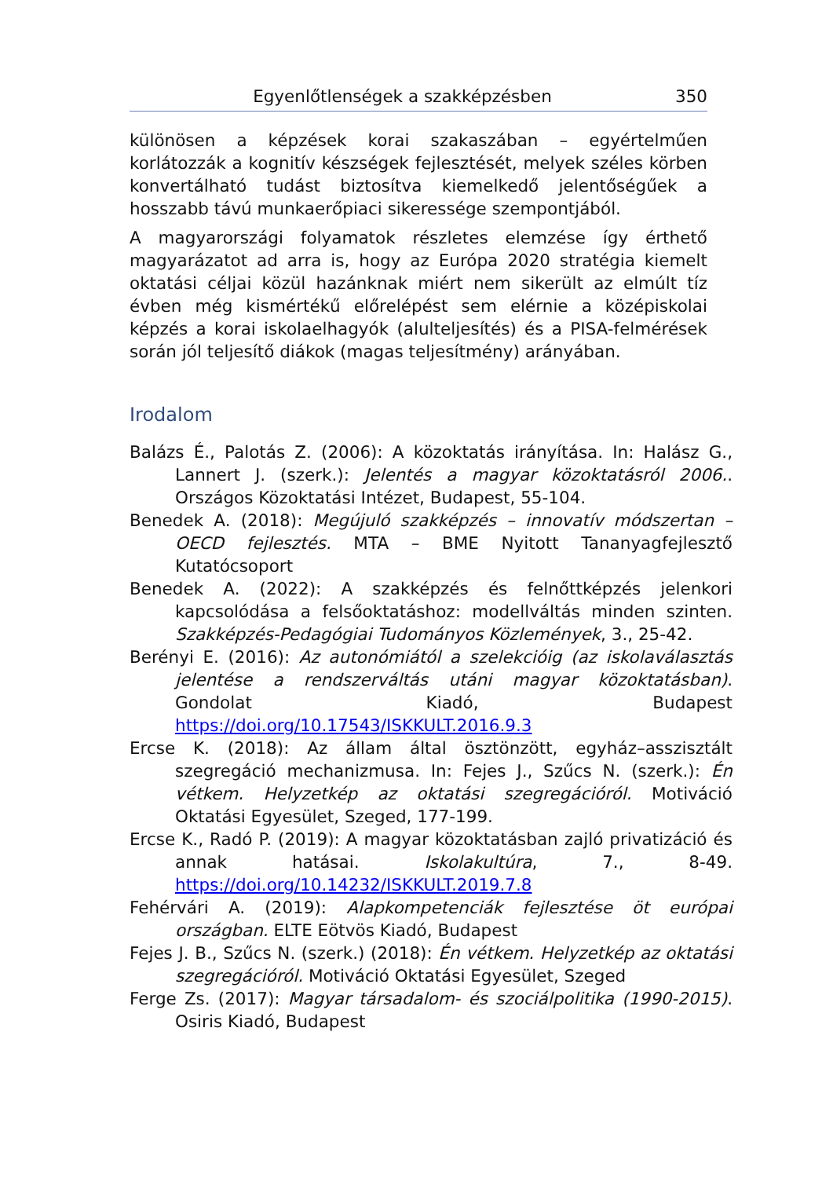Egyenlőtlenségek a szakképzésben 350
különösen a képzések korai szakaszában – egyértelműen korlátozzák a kognitív készségek fejlesztését, melyek széles körben konvertálható tudást biztosítva kiemelkedő jelentőségűek a hosszabb távú munkaerőpiaci sikeressége szempontjából.
A magyarországi folyamatok részletes elemzése így érthető magyarázatot ad arra is, hogy az Európa 2020 stratégia kiemelt oktatási céljai közül hazánknak miért nem sikerült az elmúlt tíz évben még kismértékű előrelépést sem elérnie a középiskolai képzés a korai iskolaelhagyók (alulteljesítés) és a PISA-felmérések során jól teljesítő diákok (magas teljesítmény) arányában.
Irodalom
Balázs É., Palotás Z. (2006): A közoktatás irányítása. In: Halász G., Lannert J. (szerk.): Jelentés a magyar közoktatásról 2006.. Országos Közoktatási Intézet, Budapest, 55-104.
Benedek A. (2018): Megújuló szakképzés – innovatív módszertan – OECD fejlesztés. MTA – BME Nyitott Tananyagfejlesztő Kutatócsoport
Benedek A. (2022): A szakképzés és felnőttképzés jelenkori kapcsolódása a felsőoktatáshoz: modellváltás minden szinten. Szakképzés-Pedagógiai Tudományos Közlemények, 3., 25-42.
Berényi E. (2016): Az autonómiától a szelekcióig (az iskolaválasztás jelentése a rendszerváltás utáni magyar közoktatásban). Gondolat Kiadó, Budapest https://doi.org/10.17543/ISKKULT.2016.9.3
Ercse K. (2018): Az állam által ösztönzött, egyház–asszisztált szegregáció mechanizmusa. In: Fejes J., Szűcs N. (szerk.): Én vétkem. Helyzetkép az oktatási szegregációról. Motiváció Oktatási Egyesület, Szeged, 177-199.
Ercse K., Radó P. (2019): A magyar közoktatásban zajló privatizáció és annak hatásai. Iskolakultúra, 7., 8-49. https://doi.org/10.14232/ISKKULT.2019.7.8
Fehérvári A. (2019): Alapkompetenciák fejlesztése öt európai országban. ELTE Eötvös Kiadó, Budapest
Fejes J. B., Szűcs N. (szerk.) (2018): Én vétkem. Helyzetkép az oktatási szegregációról. Motiváció Oktatási Egyesület, Szeged
Ferge Zs. (2017): Magyar társadalom- és szociálpolitika (1990-2015). Osiris Kiadó, Budapest